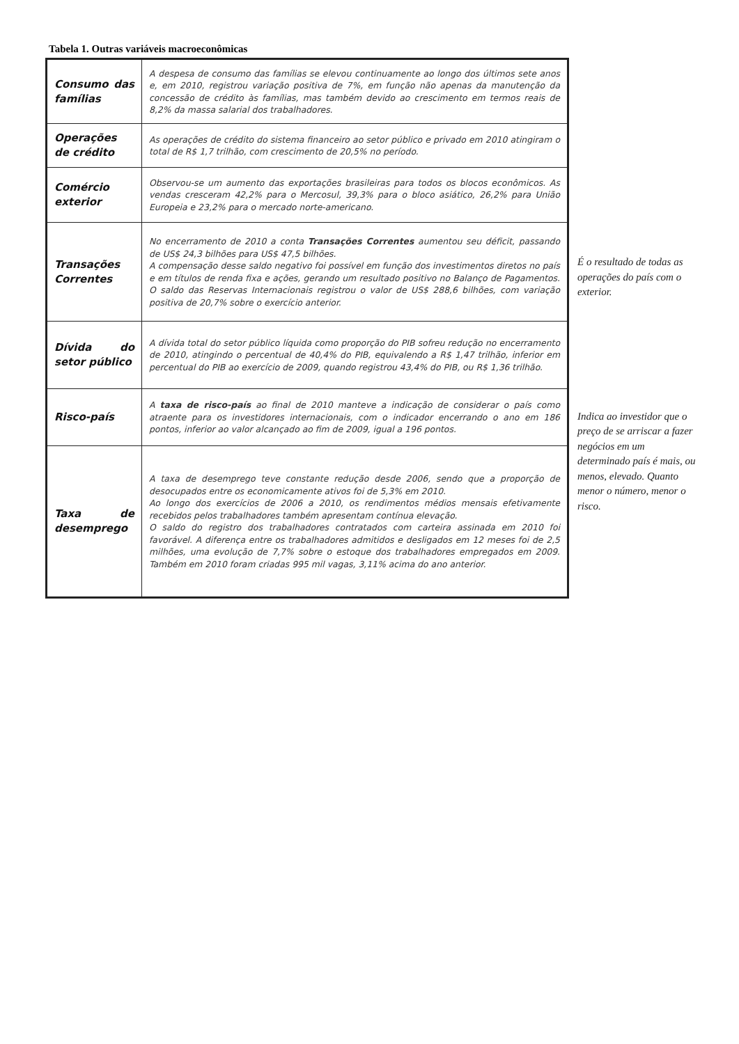Tabela 1. Outras variáveis macroeconômicas
| Consumo das famílias | A despesa de consumo das famílias se elevou continuamente ao longo dos últimos sete anos e, em 2010, registrou variação positiva de 7%, em função não apenas da manutenção da concessão de crédito às famílias, mas também devido ao crescimento em termos reais de 8,2% da massa salarial dos trabalhadores. |
| Operações de crédito | As operações de crédito do sistema financeiro ao setor público e privado em 2010 atingiram o total de R$ 1,7 trilhão, com crescimento de 20,5% no período. |
| Comércio exterior | Observou-se um aumento das exportações brasileiras para todos os blocos econômicos. As vendas cresceram 42,2% para o Mercosul, 39,3% para o bloco asiático, 26,2% para União Europeia e 23,2% para o mercado norte-americano. |
| Transações Correntes | No encerramento de 2010 a conta Transações Correntes aumentou seu déficit, passando de US$ 24,3 bilhões para US$ 47,5 bilhões. A compensação desse saldo negativo foi possível em função dos investimentos diretos no país e em títulos de renda fixa e ações, gerando um resultado positivo no Balanço de Pagamentos. O saldo das Reservas Internacionais registrou o valor de US$ 288,6 bilhões, com variação positiva de 20,7% sobre o exercício anterior. |
| Dívida do setor público | A dívida total do setor público líquida como proporção do PIB sofreu redução no encerramento de 2010, atingindo o percentual de 40,4% do PIB, equivalendo a R$ 1,47 trilhão, inferior em percentual do PIB ao exercício de 2009, quando registrou 43,4% do PIB, ou R$ 1,36 trilhão. |
| Risco-país | A taxa de risco-país ao final de 2010 manteve a indicação de considerar o país como atraente para os investidores internacionais, com o indicador encerrando o ano em 186 pontos, inferior ao valor alcançado ao fim de 2009, igual a 196 pontos. |
| Taxa de desemprego | A taxa de desemprego teve constante redução desde 2006, sendo que a proporção de desocupados entre os economicamente ativos foi de 5,3% em 2010. Ao longo dos exercícios de 2006 a 2010, os rendimentos médios mensais efetivamente recebidos pelos trabalhadores também apresentam contínua elevação. O saldo do registro dos trabalhadores contratados com carteira assinada em 2010 foi favorável. A diferença entre os trabalhadores admitidos e desligados em 12 meses foi de 2,5 milhões, uma evolução de 7,7% sobre o estoque dos trabalhadores empregados em 2009. Também em 2010 foram criadas 995 mil vagas, 3,11% acima do ano anterior. |
É o resultado de todas as operações do país com o exterior.
Indica ao investidor que o preço de se arriscar a fazer negócios em um determinado país é mais, ou menos, elevado. Quanto menor o número, menor o risco.